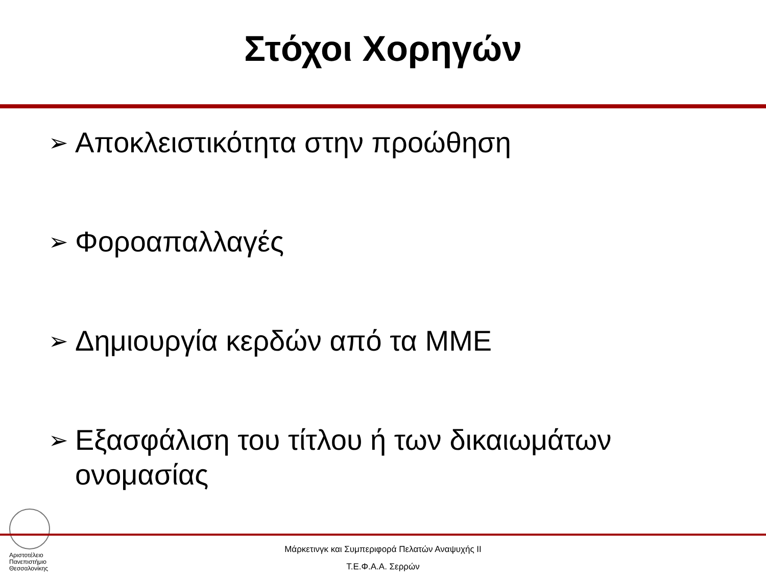Στόχοι Χορηγών
➢ Αποκλειστικότητα στην προώθηση
➢ Φοροαπαλλαγές
➢ Δημιουργία κερδών από τα ΜΜΕ
➢ Εξασφάλιση του τίτλου ή των δικαιωμάτων ονομασίας
Αριστοτέλειο
Πανεπιστήμιο
Θεσσαλονίκης
Μάρκετινγκ και Συμπεριφορά Πελατών Αναψυχής ΙΙ
Τ.Ε.Φ.Α.Α. Σερρών